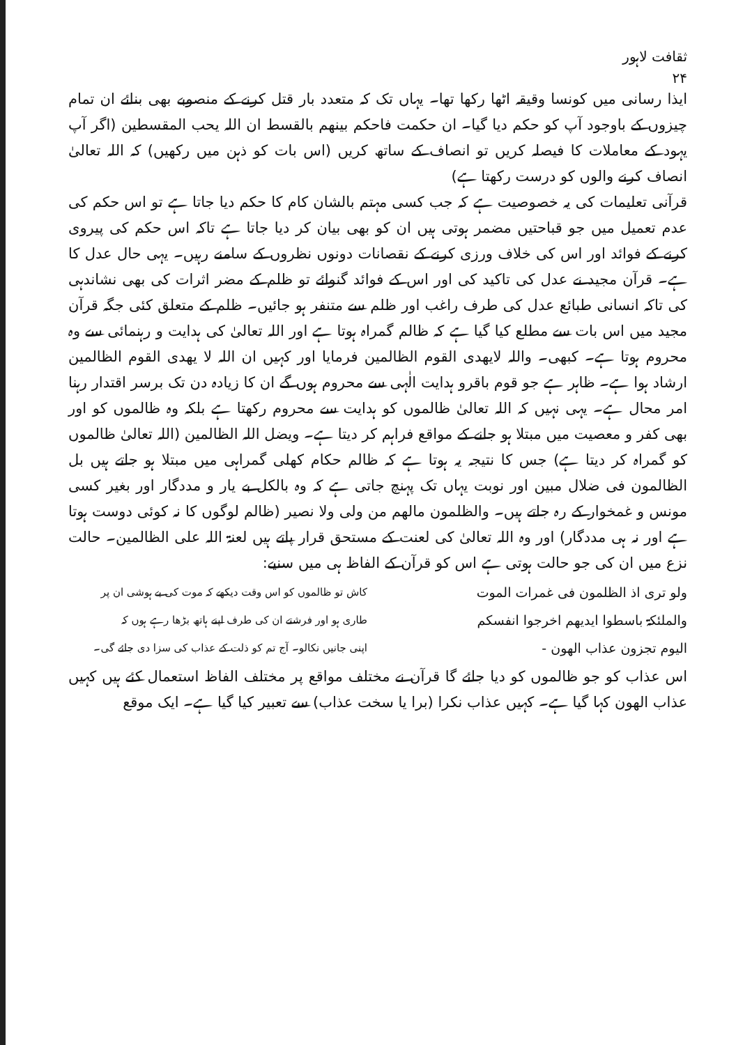ثقافت لاہور
۲۴
ایذا رسانی میں کونسا وقیقہ اٹھا رکھا تھا۔ یہاں تک کہ متعدد بار قتل کرنے کے منصوبے بھی بنائے ان تمام چیزوں کے باوجود آپ کو حکم دیا گیا۔ ان حکمت فاحکم بینھم بالقسط ان اللہ یحب المقسطین (اگر آپ یہود کے معاملات کا فیصلہ کریں تو انصاف کے ساتھ کریں (اس بات کو ذہن میں رکھیں) کہ اللہ تعالیٰ انصاف کرنے والوں کو درست رکھتا ہے)
قرآنی تعلیمات کی یہ خصوصیت ہے کہ جب کسی مہتم بالشان کام کا حکم دیا جاتا ہے تو اس حکم کی عدم تعمیل میں جو قباحتیں مضمر ہوتی ہیں ان کو بھی بیان کر دیا جاتا ہے تاکہ اس حکم کی پیروی کرنے کے فوائد اور اس کی خلاف ورزی کرنے کے نقصانات دونوں نظروں کے سامنے رہیں۔ یہی حال عدل کا ہے۔ قرآن مجید نے عدل کی تاکید کی اور اس کے فوائد گنوائے تو ظلم کے مضر اثرات کی بھی نشاندہی کی تاکہ انسانی طبائع عدل کی طرف راغب اور ظلم سے متنفر ہو جائیں۔ ظلم کے متعلق کئی جگہ قرآن مجید میں اس بات سے مطلع کیا گیا ہے کہ ظالم گمراہ ہوتا ہے اور اللہ تعالیٰ کی ہدایت و رہنمائی سے وہ محروم ہوتا ہے۔ کبھی۔ واللہ لایھدی القوم الظالمین فرمایا اور کہیں ان اللہ لا یھدی القوم الظالمین ارشاد ہوا ہے۔ ظاہر ہے جو قوم باقرو ہدایت الٰہی سے محروم ہوں گے ان کا زیادہ دن تک برسر اقتدار رہنا امر محال ہے۔ یہی نہیں کہ اللہ تعالیٰ ظالموں کو ہدایت سے محروم رکھتا ہے بلکہ وہ ظالموں کو اور بھی کفر و معصیت میں مبتلا ہو جانے کے مواقع فراہم کر دیتا ہے۔ ویضل اللہ الظالمین (اللہ تعالیٰ ظالموں کو گمراہ کر دیتا ہے) جس کا نتیجہ یہ ہوتا ہے کہ ظالم حکام کھلی گمراہی میں مبتلا ہو جاتے ہیں بل الظالمون فی ضلال مبین اور نوبت یہاں تک پہنچ جاتی ہے کہ وہ بالکل بے یار و مددگار اور بغیر کسی مونس و غمخوار کے رہ جاتے ہیں۔ والظلمون مالھم من ولی ولا نصیر (ظالم لوگوں کا نہ کوئی دوست ہوتا ہے اور نہ ہی مددگار) اور وہ اللہ تعالیٰ کی لعنت کے مستحق قرار پاتے ہیں لعنۃ اللہ علی الظالمین۔ حالت نزع میں ان کی جو حالت ہوتی ہے اس کو قرآن کے الفاظ ہی میں سنیے:
ولو تری اذ الظلمون فی غمرات الموت
کاش تو ظالموں کو اس وقت دیکھے کہ موت کی بے ہوشی ان پر
والملئکۃ باسطوا ایدیھم اخرجوا انفسکم
طاری ہو اور فرشتے ان کی طرف اپنے ہاتھ بڑھا رہے ہوں کہ
الیوم تجزون عذاب الھون -
اپنی جانیں نکالو۔ آج تم کو ذلت کے عذاب کی سزا دی جائے گی۔
اس عذاب کو جو ظالموں کو دیا جائے گا قرآن نے مختلف مواقع پر مختلف الفاظ استعمال کئے ہیں کہیں عذاب الھون کہا گیا ہے۔ کہیں عذاب نکرا (برا یا سخت عذاب) سے تعبیر کیا گیا ہے۔ ایک موقع